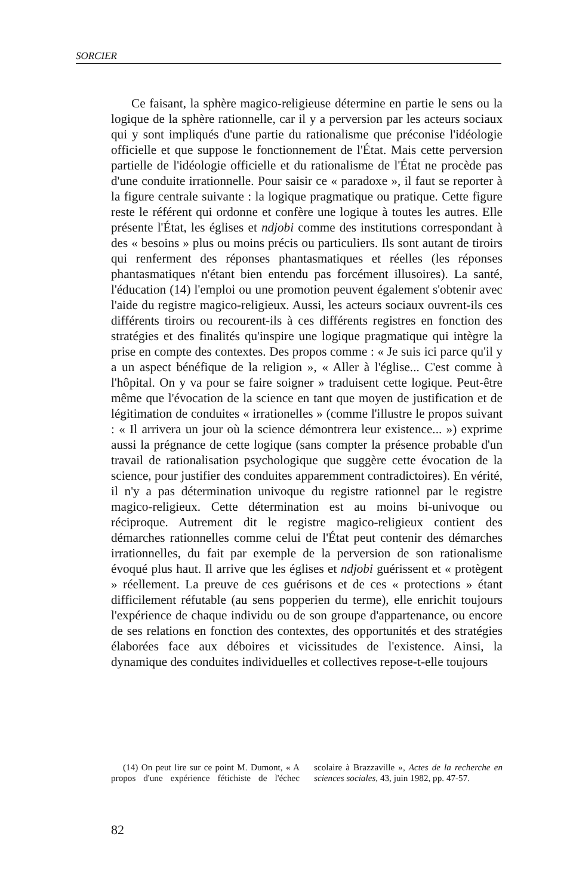SORCIER
Ce faisant, la sphère magico-religieuse détermine en partie le sens ou la logique de la sphère rationnelle, car il y a perversion par les acteurs sociaux qui y sont impliqués d'une partie du rationalisme que préconise l'idéologie officielle et que suppose le fonctionnement de l'État. Mais cette perversion partielle de l'idéologie officielle et du rationalisme de l'État ne procède pas d'une conduite irrationnelle. Pour saisir ce « paradoxe », il faut se reporter à la figure centrale suivante : la logique pragmatique ou pratique. Cette figure reste le référent qui ordonne et confère une logique à toutes les autres. Elle présente l'État, les églises et ndjobi comme des institutions correspondant à des « besoins » plus ou moins précis ou particuliers. Ils sont autant de tiroirs qui renferment des réponses phantasmatiques et réelles (les réponses phantasmatiques n'étant bien entendu pas forcément illusoires). La santé, l'éducation (14) l'emploi ou une promotion peuvent également s'obtenir avec l'aide du registre magico-religieux. Aussi, les acteurs sociaux ouvrent-ils ces différents tiroirs ou recourent-ils à ces différents registres en fonction des stratégies et des finalités qu'inspire une logique pragmatique qui intègre la prise en compte des contextes. Des propos comme : « Je suis ici parce qu'il y a un aspect bénéfique de la religion », « Aller à l'église... C'est comme à l'hôpital. On y va pour se faire soigner » traduisent cette logique. Peut-être même que l'évocation de la science en tant que moyen de justification et de légitimation de conduites « irrationelles » (comme l'illustre le propos suivant : « Il arrivera un jour où la science démontrera leur existence... ») exprime aussi la prégnance de cette logique (sans compter la présence probable d'un travail de rationalisation psychologique que suggère cette évocation de la science, pour justifier des conduites apparemment contradictoires). En vérité, il n'y a pas détermination univoque du registre rationnel par le registre magico-religieux. Cette détermination est au moins bi-univoque ou réciproque. Autrement dit le registre magico-religieux contient des démarches rationnelles comme celui de l'État peut contenir des démarches irrationnelles, du fait par exemple de la perversion de son rationalisme évoqué plus haut. Il arrive que les églises et ndjobi guérissent et « protègent » réellement. La preuve de ces guérisons et de ces « protections » étant difficilement réfutable (au sens popperien du terme), elle enrichit toujours l'expérience de chaque individu ou de son groupe d'appartenance, ou encore de ses relations en fonction des contextes, des opportunités et des stratégies élaborées face aux déboires et vicissitudes de l'existence. Ainsi, la dynamique des conduites individuelles et collectives repose-t-elle toujours
(14) On peut lire sur ce point M. Dumont, « A propos d'une expérience fétichiste de l'échec scolaire à Brazzaville », Actes de la recherche en sciences sociales, 43, juin 1982, pp. 47-57.
82